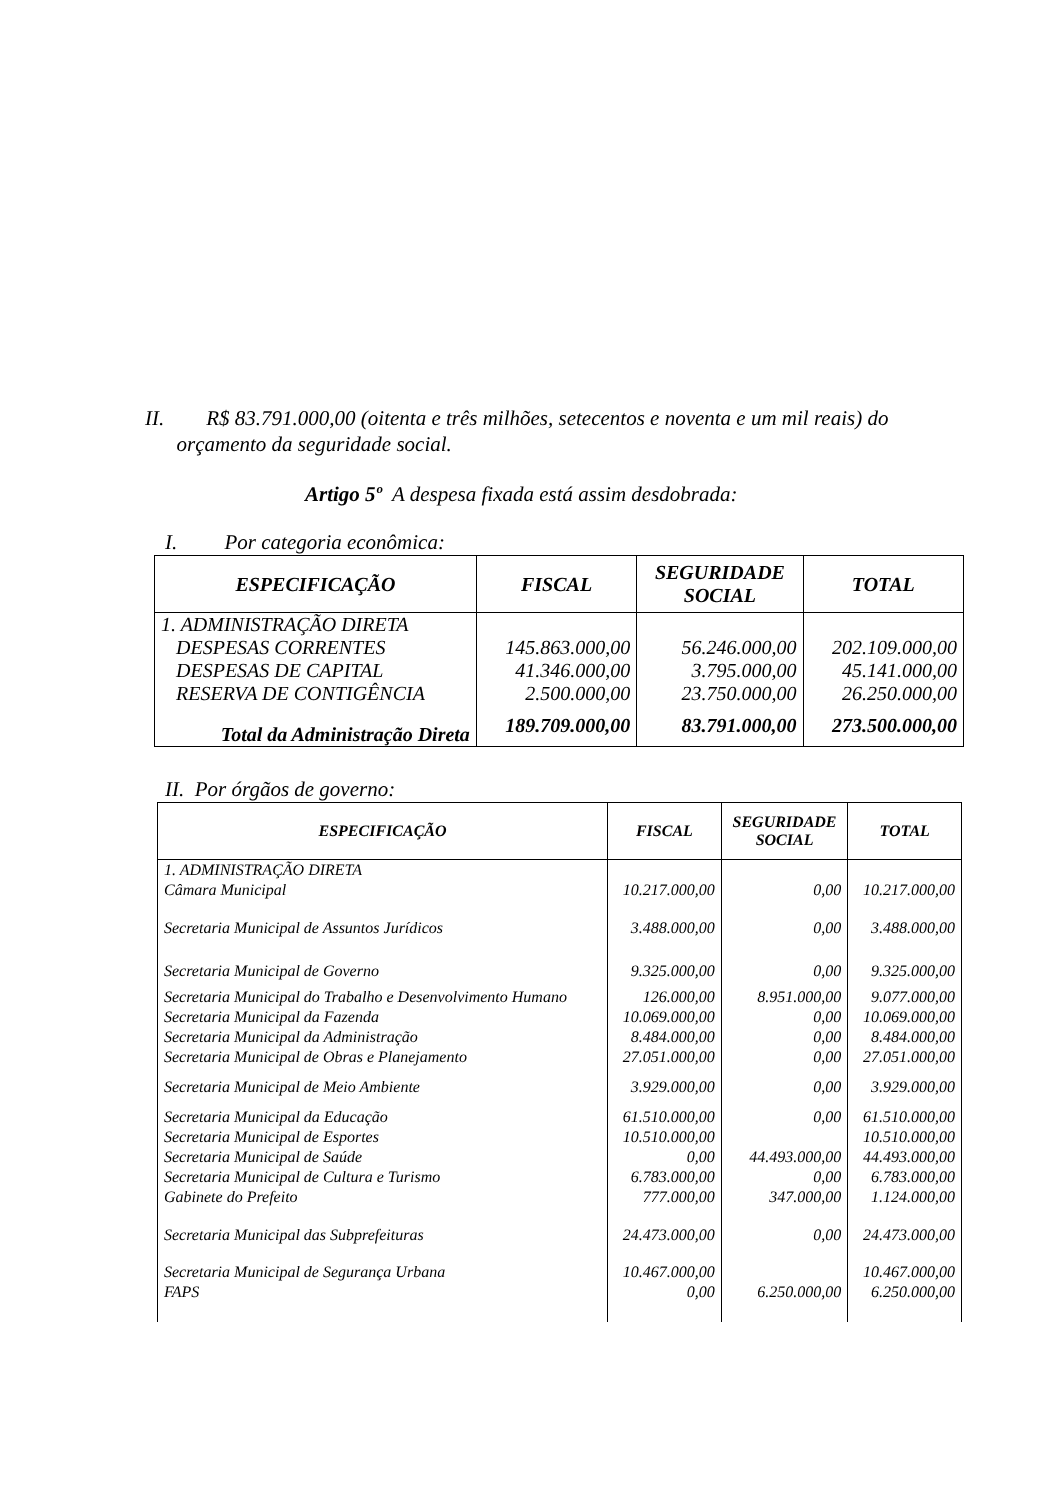II. R$ 83.791.000,00 (oitenta e três milhões, setecentos e noventa e um mil reais) do
orçamento da seguridade social.
Artigo 5º A despesa fixada está assim desdobrada:
I. Por categoria econômica:
| ESPECIFICAÇÃO | FISCAL | SEGURIDADE SOCIAL | TOTAL |
| --- | --- | --- | --- |
| 1. ADMINISTRAÇÃO DIRETA | | | |
| DESPESAS CORRENTES | 145.863.000,00 | 56.246.000,00 | 202.109.000,00 |
| DESPESAS DE CAPITAL | 41.346.000,00 | 3.795.000,00 | 45.141.000,00 |
| RESERVA DE CONTIGÊNCIA | 2.500.000,00 | 23.750.000,00 | 26.250.000,00 |
| Total da Administração Direta | 189.709.000,00 | 83.791.000,00 | 273.500.000,00 |
II. Por órgãos de governo:
| ESPECIFICAÇÃO | FISCAL | SEGURIDADE SOCIAL | TOTAL |
| --- | --- | --- | --- |
| 1. ADMINISTRAÇÃO DIRETA Câmara Municipal | 10.217.000,00 | 0,00 | 10.217.000,00 |
| Secretaria Municipal de Assuntos Jurídicos | 3.488.000,00 | 0,00 | 3.488.000,00 |
| Secretaria Municipal de Governo | 9.325.000,00 | 0,00 | 9.325.000,00 |
| Secretaria Municipal do Trabalho e Desenvolvimento Humano | 126.000,00 | 8.951.000,00 | 9.077.000,00 |
| Secretaria Municipal da Fazenda | 10.069.000,00 | 0,00 | 10.069.000,00 |
| Secretaria Municipal da Administração | 8.484.000,00 | 0,00 | 8.484.000,00 |
| Secretaria Municipal de Obras e Planejamento | 27.051.000,00 | 0,00 | 27.051.000,00 |
| Secretaria Municipal de Meio Ambiente | 3.929.000,00 | 0,00 | 3.929.000,00 |
| Secretaria Municipal da Educação | 61.510.000,00 | 0,00 | 61.510.000,00 |
| Secretaria Municipal de Esportes | 10.510.000,00 | | 10.510.000,00 |
| Secretaria Municipal de Saúde | 0,00 | 44.493.000,00 | 44.493.000,00 |
| Secretaria Municipal de Cultura e Turismo | 6.783.000,00 | 0,00 | 6.783.000,00 |
| Gabinete do Prefeito | 777.000,00 | 347.000,00 | 1.124.000,00 |
| Secretaria Municipal das Subprefeituras | 24.473.000,00 | 0,00 | 24.473.000,00 |
| Secretaria Municipal de Segurança Urbana | 10.467.000,00 | | 10.467.000,00 |
| FAPS | 0,00 | 6.250.000,00 | 6.250.000,00 |